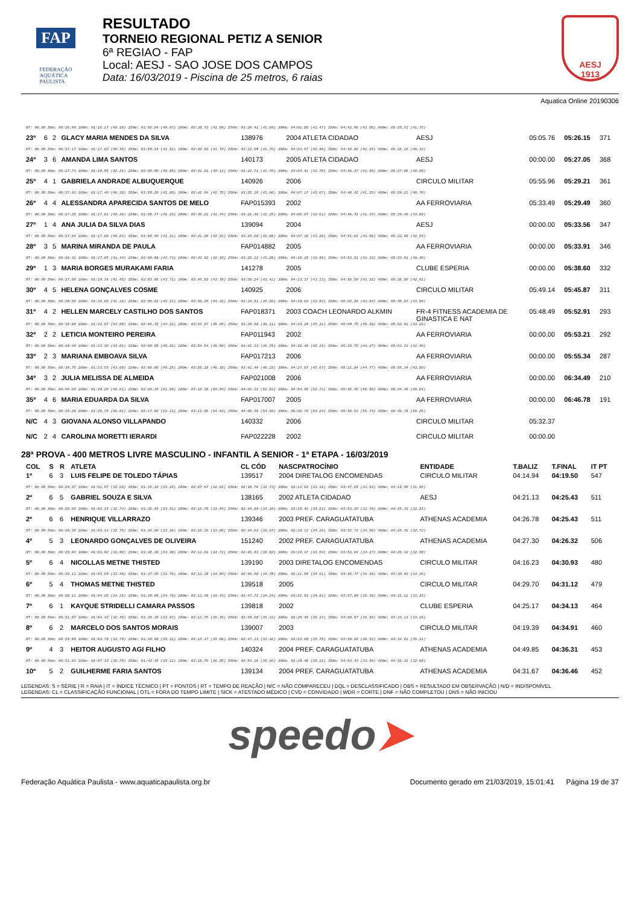FAP
FEDERAÇÃO
AQUÁTICA
PAULISTA
RESULTADO
TORNEIO REGIONAL PETIZ A SENIOR
6ª REGIAO - FAP
Local: AESJ - SAO JOSE DOS CAMPOS
Data: 16/03/2019 - Piscina de 25 metros, 6 raias
AESJ
1913
Aquatica Online 20190306
| RT: 00.00 50m: 00:35.99 100m: 01:16.17 (40.18) 150m: 01:56.84 (40.67) 200m: 02:38.73 (41.89) 250m: 03:20.41 (41.68) 300m: 04:01.88 (41.47) 350m: 04:43.96 (42.08) 400m: 05:25.71 (41.75) | | | | | | | | | |
| 23º | 6 | 2 | GLACY MARIA MENDES DA SILVA | 138976 | 2004 ATLETA CIDADAO | AESJ | 05:05.76 | 05:26.15 | 371 |
| RT: 00.00 50m: 00:37.17 100m: 01:17.62 (40.45) 150m: 01:59.14 (41.52) 200m: 02:40.93 (41.79) 250m: 03:22.69 (41.76) 300m: 04:03.57 (40.88) 350m: 04:45.82 (42.25) 400m: 05:26.15 (40.33) | | | | | | | | | |
| 24º | 3 | 6 | AMANDA LIMA SANTOS | 140173 | 2005 ATLETA CIDADAO | AESJ | 00:00.00 | 05:27.05 | 368 |
| RT: 00.00 50m: 00:37.74 100m: 01:19.95 (42.21) 150m: 02:00.90 (40.95) 200m: 02:41.01 (40.11) 250m: 03:22.71 (41.70) 300m: 04:04.41 (41.70) 350m: 04:46.37 (41.96) 400m: 05:27.05 (40.68) | | | | | | | | | |
| 25º | 4 | 1 | GABRIELA ANDRADE ALBUQUERQUE | 140926 | 2006 | CIRCULO MILITAR | 05:55.96 | 05:29.21 | 361 |
| RT: 00.00 50m: 00:37.02 100m: 01:17.40 (40.38) 150m: 01:59.29 (41.89) 200m: 02:42.04 (42.75) 250m: 03:25.10 (43.06) 300m: 04:07.17 (42.07) 350m: 04:48.42 (41.25) 400m: 05:29.21 (40.79) | | | | | | | | | |
| 26º | 4 | 4 | ALESSANDRA APARECIDA SANTOS DE MELO | FAP015393 | 2002 | AA FERROVIARIA | 05:33.49 | 05:29.49 | 360 |
| RT: 00.00 50m: 00:37.25 100m: 01:17.61 (40.36) 150m: 01:58.77 (41.16) 200m: 02:40.21 (41.44) 250m: 03:22.46 (42.25) 300m: 04:05.07 (42.61) 350m: 04:46.41 (41.34) 400m: 05:29.49 (43.08) | | | | | | | | | |
| 27º | 1 | 4 | ANA JULIA DA SILVA DIAS | 139094 | 2004 | AESJ | 00:00.00 | 05:33.56 | 347 |
| RT: 00.00 50m: 00:37.04 100m: 01:17.68 (40.64) 150m: 01:58.99 (41.31) 200m: 02:41.20 (42.21) 250m: 03:24.08 (42.88) 300m: 04:07.36 (43.28) 350m: 04:51.02 (43.66) 400m: 05:33.56 (42.54) | | | | | | | | | |
| 28º | 3 | 5 | MARINA MIRANDA DE PAULA | FAP014882 | 2005 | AA FERROVIARIA | 00:00.00 | 05:33.91 | 346 |
| RT: 00.00 50m: 00:36.41 100m: 01:17.85 (41.44) 150m: 02:00.58 (42.73) 200m: 02:42.93 (42.35) 250m: 03:26.22 (43.29) 300m: 04:10.18 (43.96) 350m: 04:53.51 (43.33) 400m: 05:33.91 (40.40) | | | | | | | | | |
| 29º | 1 | 3 | MARIA BORGES MURAKAMI FARIA | 141278 | 2005 | CLUBE ESPERIA | 00:00.00 | 05:38.60 | 332 |
| RT: 00.00 50m: 00:37.89 100m: 01:19.34 (41.45) 150m: 02:03.05 (43.71) 200m: 02:46.83 (43.78) 250m: 03:30.24 (43.41) 300m: 04:13.37 (43.13) 350m: 04:56.59 (43.22) 400m: 05:38.60 (42.01) | | | | | | | | | |
| 30º | 4 | 5 | HELENA GONÇALVES COSME | 140925 | 2006 | CIRCULO MILITAR | 05:49.14 | 05:45.87 | 311 |
| RT: 00.00 50m: 00:39.50 100m: 01:20.66 (41.16) 150m: 02:05.83 (45.17) 200m: 02:50.25 (44.42) 250m: 03:34.81 (44.56) 300m: 04:18.64 (43.83) 350m: 05:02.28 (43.64) 400m: 05:45.87 (43.59) | | | | | | | | | |
| 31º | 4 | 2 | HELLEN MARCELY CASTILHO DOS SANTOS | FAP018371 | 2003 COACH LEONARDO ALKMIN | FR-4 FITNESS ACADEMIA DE GINASTICA E NAT | 05:48.49 | 05:52.91 | 293 |
| RT: 00.00 50m: 00:38.68 100m: 01:22.57 (43.89) 150m: 02:06.78 (44.21) 200m: 02:52.87 (46.09) 250m: 03:38.98 (46.11) 300m: 04:24.29 (45.31) 350m: 05:09.75 (45.46) 400m: 05:52.91 (43.16) | | | | | | | | | |
| 32º | 2 | 2 | LETICIA MONTEIRO PEREIRA | FAP011943 | 2002 | AA FERROVIARIA | 00:00.00 | 05:53.21 | 292 |
| RT: 00.00 50m: 00:39.49 100m: 01:23.30 (43.81) 150m: 02:08.56 (45.26) 200m: 02:54.54 (45.98) 250m: 03:41.33 (46.79) 300m: 04:26.48 (45.15) 350m: 05:10.75 (44.27) 400m: 05:53.21 (42.46) | | | | | | | | | |
| 33º | 2 | 3 | MARIANA EMBOAVA SILVA | FAP017213 | 2006 | AA FERROVIARIA | 00:00.00 | 05:55.34 | 287 |
| RT: 00.00 50m: 00:39.75 100m: 01:23.55 (43.80) 150m: 02:08.80 (45.25) 200m: 02:55.18 (46.38) 250m: 03:41.40 (46.22) 300m: 04:27.07 (45.67) 350m: 05:11.84 (44.77) 400m: 05:55.34 (43.50) | | | | | | | | | |
| 34º | 3 | 2 | JULIA MELISSA DE ALMEIDA | FAP021008 | 2006 | AA FERROVIARIA | 00:00.00 | 06:34.49 | 210 |
| RT: 00.00 50m: 00:40.65 100m: 01:29.26 (48.61) 150m: 02:20.35 (51.09) 200m: 03:10.39 (50.04) 250m: 04:02.22 (51.83) 300m: 04:54.95 (52.73) 350m: 05:45.45 (50.50) 400m: 06:34.49 (49.04) | | | | | | | | | |
| 35º | 4 | 6 | MARIA EDUARDA DA SILVA | FAP017007 | 2005 | AA FERROVIARIA | 00:00.00 | 06:46.78 | 191 |
| RT: 00.00 50m: 00:39.28 100m: 01:25.79 (46.51) 150m: 02:17.92 (52.13) 200m: 03:11.95 (54.03) 250m: 04:06.55 (54.60) 300m: 05:00.79 (54.24) 350m: 05:56.53 (55.74) 400m: 06:46.78 (50.25) | | | | | | | | | |
| N/C | 4 | 3 | GIOVANA ALONSO VILLAPANDO | 140332 | 2006 | CIRCULO MILITAR | 05:32.37 | | |
| N/C | 2 | 4 | CAROLINA MORETTI IERARDI | FAP022228 | 2002 | CIRCULO MILITAR | 00:00.00 | | |
28ª PROVA - 400 METROS LIVRE MASCULINO - INFANTIL A SENIOR - 1ª ETAPA - 16/03/2019
| COL | S | R | ATLETA | CL CÓD | NASCPATROCÍNIO | ENTIDADE | T.BALIZ | T.FINAL | IT PT |
| --- | --- | --- | --- | --- | --- | --- | --- | --- | --- |
| 1º | 6 | 3 | LUIS FELIPE DE TOLEDO TÁPIAS | 139517 | 2004 DIRETALOG ENCOMENDAS | CIRCULO MILITAR | 04:14.94 | 04:19.50 | 547 |
| RT: 00.00 50m: 00:29.37 100m: 01:01.97 (32.60) 150m: 01:35.16 (33.19) 200m: 02:07.97 (32.81) 250m: 02:40.70 (32.73) 300m: 03:14.02 (33.32) 350m: 03:47.65 (33.63) 400m: 04:19.50 (31.85) | | | | | | | | | |
| 2º | 6 | 5 | GABRIEL SOUZA E SILVA | 138165 | 2002 ATLETA CIDADAO | AESJ | 04:21.13 | 04:25.43 | 511 |
| RT: 00.00 50m: 00:30.60 100m: 01:03.34 (32.74) 150m: 01:36.85 (33.51) 200m: 02:10.79 (33.94) 250m: 02:44.89 (34.10) 300m: 03:19.41 (34.52) 350m: 03:53.20 (33.79) 400m: 04:25.43 (32.23) | | | | | | | | | |
| 2º | 6 | 6 | HENRIQUE VILLARRAZO | 139346 | 2003 PREF. CARAGUATATUBA | ATHENAS ACADEMIA | 04:26.78 | 04:25.43 | 511 |
| RT: 00.00 50m: 00:30.39 100m: 01:03.14 (32.75) 150m: 01:36.50 (33.36) 200m: 02:10.36 (33.86) 250m: 02:44.03 (33.67) 300m: 03:18.13 (34.10) 350m: 03:52.71 (34.58) 400m: 04:25.43 (32.72) | | | | | | | | | |
| 4º | 5 | 3 | LEONARDO GONÇALVES DE OLIVEIRA | 151240 | 2002 PREF. CARAGUATATUBA | ATHENAS ACADEMIA | 04:27.30 | 04:26.32 | 506 |
| RT: 00.00 50m: 00:29.94 100m: 01:03.92 (33.98) 150m: 01:38.30 (34.38) 200m: 02:13.01 (34.71) 250m: 02:45.83 (32.82) 300m: 03:19.37 (33.54) 350m: 03:53.64 (34.27) 400m: 04:26.32 (32.68) | | | | | | | | | |
| 5º | 6 | 4 | NICOLLAS METNE THISTED | 139190 | 2003 DIRETALOG ENCOMENDAS | CIRCULO MILITAR | 04:16.23 | 04:30.93 | 480 |
| RT: 00.00 50m: 00:30.11 100m: 01:03.59 (33.48) 150m: 01:37.29 (33.70) 200m: 02:12.19 (34.90) 250m: 02:46.98 (34.79) 300m: 03:21.59 (34.61) 350m: 03:56.77 (35.18) 400m: 04:30.93 (34.16) | | | | | | | | | |
| 6º | 5 | 4 | THOMAS METNE THISTED | 139518 | 2005 | CIRCULO MILITAR | 04:29.70 | 04:31.12 | 479 |
| RT: 00.00 50m: 00:30.11 100m: 01:04.26 (34.15) 150m: 01:39.05 (34.79) 200m: 02:13.48 (34.43) 250m: 02:47.72 (34.24) 300m: 03:22.53 (34.81) 350m: 03:57.89 (35.36) 400m: 04:31.12 (33.23) | | | | | | | | | |
| 7º | 6 | 1 | KAYQUE STRIDELLI CAMARA PASSOS | 139818 | 2002 | CLUBE ESPERIA | 04:25.17 | 04:34.13 | 464 |
| RT: 00.00 50m: 00:31.97 100m: 01:04.42 (32.45) 150m: 01:38.39 (33.97) 200m: 02:13.75 (35.36) 250m: 02:49.08 (35.33) 300m: 03:25.45 (36.37) 350m: 04:00.97 (35.52) 400m: 04:34.13 (33.16) | | | | | | | | | |
| 8º | 6 | 2 | MARCELO DOS SANTOS MORAIS | 139007 | 2003 | CIRCULO MILITAR | 04:19.39 | 04:34.91 | 460 |
| RT: 00.00 50m: 00:29.99 100m: 01:03.78 (33.79) 150m: 01:39.09 (35.31) 200m: 02:14.17 (35.08) 250m: 02:47.33 (33.16) 300m: 03:23.08 (35.75) 350m: 03:59.60 (36.52) 400m: 04:34.91 (35.31) | | | | | | | | | |
| 9º | 4 | 3 | HEITOR AUGUSTO AGI FILHO | 140324 | 2004 PREF. CARAGUATATUBA | ATHENAS ACADEMIA | 04:49.85 | 04:36.31 | 453 |
| RT: 00.00 50m: 00:31.63 100m: 01:07.33 (35.70) 150m: 01:42.45 (35.12) 200m: 02:18.70 (36.25) 250m: 02:54.36 (35.66) 300m: 03:29.48 (35.12) 350m: 04:03.43 (33.95) 400m: 04:36.31 (32.88) | | | | | | | | | |
| 10º | 5 | 2 | GUILHERME FARIA SANTOS | 139134 | 2004 PREF. CARAGUATATUBA | ATHENAS ACADEMIA | 04:31.67 | 04:36.46 | 452 |
LEGENDAS: S = SÉRIE | R = RAIA | IT = ÍNDICE TÉCNICO | PT = PONTOS | RT = TEMPO DE REAÇÃO | N/C = NÃO COMPARECEU | DQL = DESCLASSIFICADO | OBS = RESULTADO EM OBSERVAÇÃO | N/D = INDISPONÍVEL
LEGENDAS: CL = CLASSIFICAÇÃO FUNCIONAL | OTL = FORA DO TEMPO LIMITE | SICK = ATESTADO MÉDICO | CVD = CONVIDADO | WDR = CORTE | DNF = NÃO COMPLETOU | DNS = NÃO INICIOU
speedo➤
Federação Aquática Paulista - www.aquaticapaulista.org.br Documento gerado em 21/03/2019, 15:01:41 Página 19 de 37